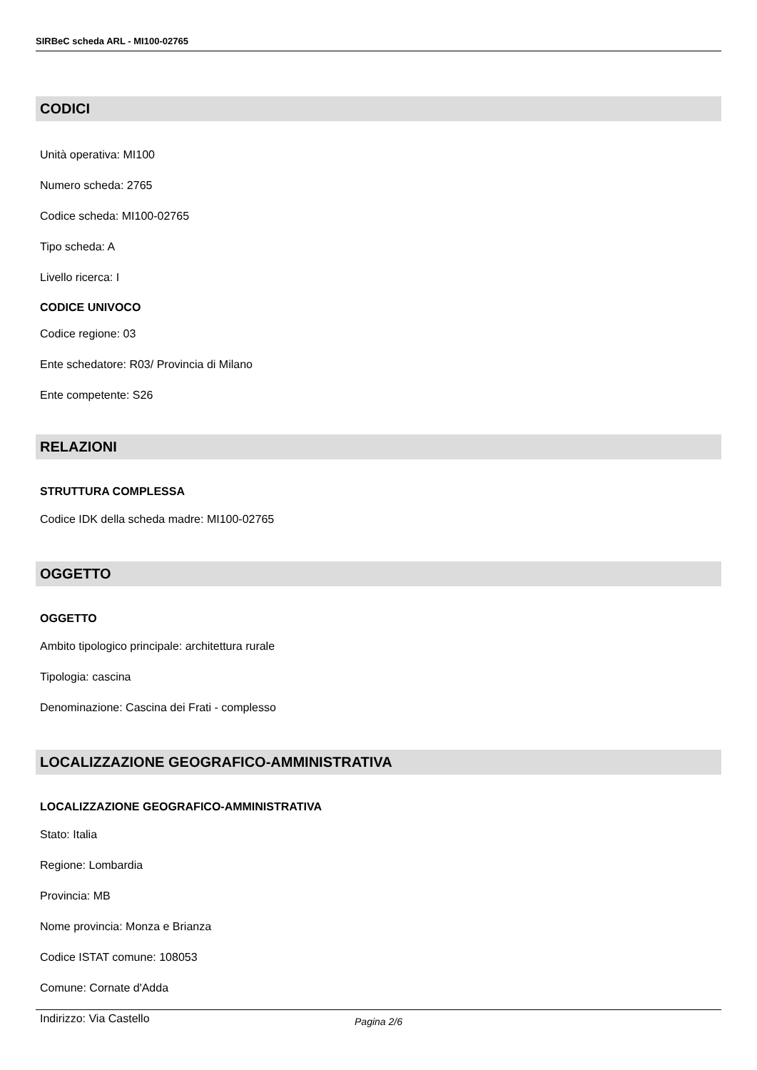SIRBeC scheda ARL - MI100-02765
CODICI
Unità operativa: MI100
Numero scheda: 2765
Codice scheda: MI100-02765
Tipo scheda: A
Livello ricerca: I
CODICE UNIVOCO
Codice regione: 03
Ente schedatore: R03/ Provincia di Milano
Ente competente: S26
RELAZIONI
STRUTTURA COMPLESSA
Codice IDK della scheda madre: MI100-02765
OGGETTO
OGGETTO
Ambito tipologico principale: architettura rurale
Tipologia: cascina
Denominazione: Cascina dei Frati - complesso
LOCALIZZAZIONE GEOGRAFICO-AMMINISTRATIVA
LOCALIZZAZIONE GEOGRAFICO-AMMINISTRATIVA
Stato: Italia
Regione: Lombardia
Provincia: MB
Nome provincia: Monza e Brianza
Codice ISTAT comune: 108053
Comune: Cornate d'Adda
Indirizzo: Via Castello
Pagina 2/6